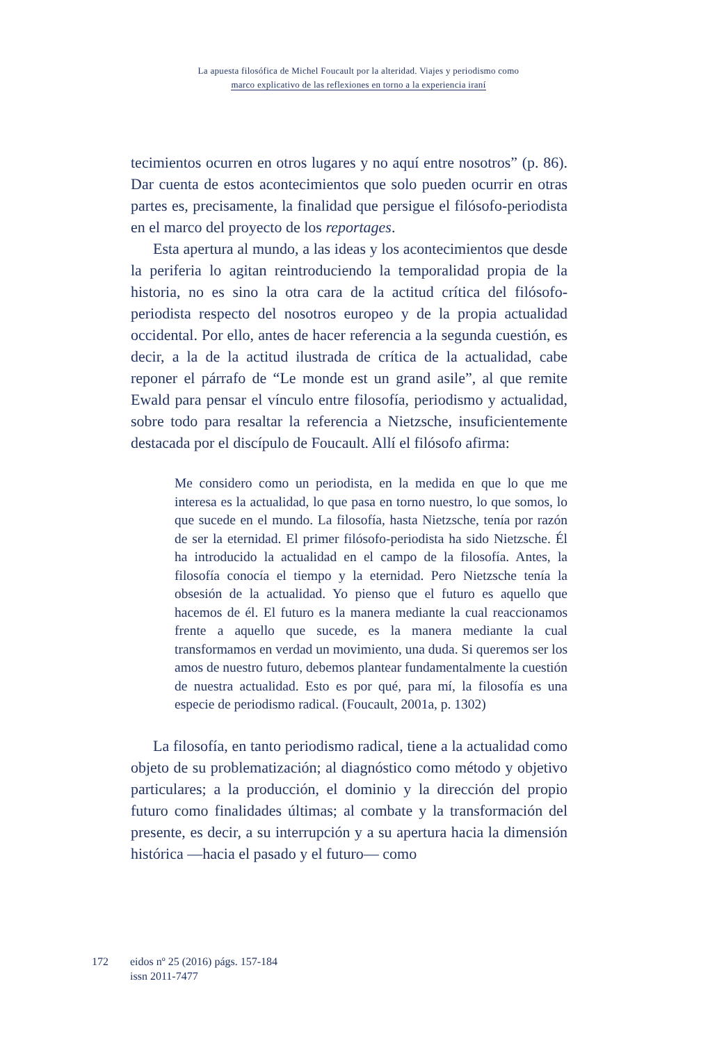La apuesta filosófica de Michel Foucault por la alteridad. Viajes y periodismo como
marco explicativo de las reflexiones en torno a la experiencia iraní
tecimientos ocurren en otros lugares y no aquí entre nosotros” (p. 86). Dar cuenta de estos acontecimientos que solo pueden ocurrir en otras partes es, precisamente, la finalidad que persigue el filósofo-periodista en el marco del proyecto de los reportages.
Esta apertura al mundo, a las ideas y los acontecimientos que desde la periferia lo agitan reintroduciendo la temporalidad propia de la historia, no es sino la otra cara de la actitud crítica del filósofo-periodista respecto del nosotros europeo y de la propia actualidad occidental. Por ello, antes de hacer referencia a la segunda cuestión, es decir, a la de la actitud ilustrada de crítica de la actualidad, cabe reponer el párrafo de “Le monde est un grand asile”, al que remite Ewald para pensar el vínculo entre filosofía, periodismo y actualidad, sobre todo para resaltar la referencia a Nietzsche, insuficientemente destacada por el discípulo de Foucault. Allí el filósofo afirma:
Me considero como un periodista, en la medida en que lo que me interesa es la actualidad, lo que pasa en torno nuestro, lo que somos, lo que sucede en el mundo. La filosofía, hasta Nietzsche, tenía por razón de ser la eternidad. El primer filósofo-periodista ha sido Nietzsche. Él ha introducido la actualidad en el campo de la filosofía. Antes, la filosofía conocía el tiempo y la eternidad. Pero Nietzsche tenía la obsesión de la actualidad. Yo pienso que el futuro es aquello que hacemos de él. El futuro es la manera mediante la cual reaccionamos frente a aquello que sucede, es la manera mediante la cual transformamos en verdad un movimiento, una duda. Si queremos ser los amos de nuestro futuro, debemos plantear fundamentalmente la cuestión de nuestra actualidad. Esto es por qué, para mí, la filosofía es una especie de periodismo radical. (Foucault, 2001a, p. 1302)
La filosofía, en tanto periodismo radical, tiene a la actualidad como objeto de su problematización; al diagnóstico como método y objetivo particulares; a la producción, el dominio y la dirección del propio futuro como finalidades últimas; al combate y la transformación del presente, es decir, a su interrupción y a su apertura hacia la dimensión histórica —hacia el pasado y el futuro— como
172 eidos nº 25 (2016) págs. 157-184
issn 2011-7477